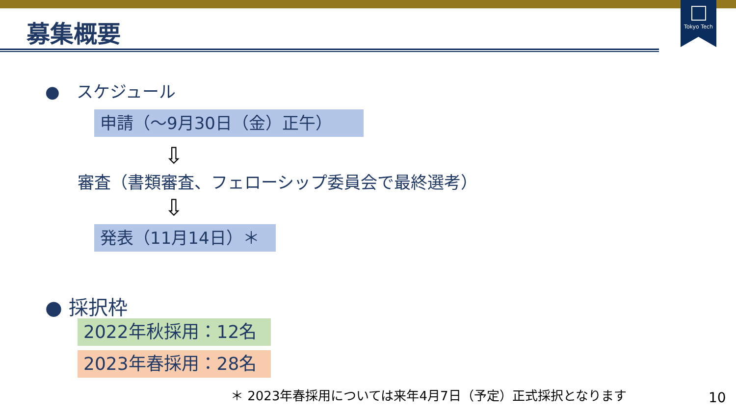Tokyo Tech
募集概要
●　スケジュール
申請（～9月30日（金）正午）
⇩
審査（書類審査、フェローシップ委員会で最終選考）
⇩
発表（11月14日）＊
● 採択枠
2022年秋採用：12名
2023年春採用：28名
＊ 2023年春採用については来年4月7日（予定）正式採択となります
10